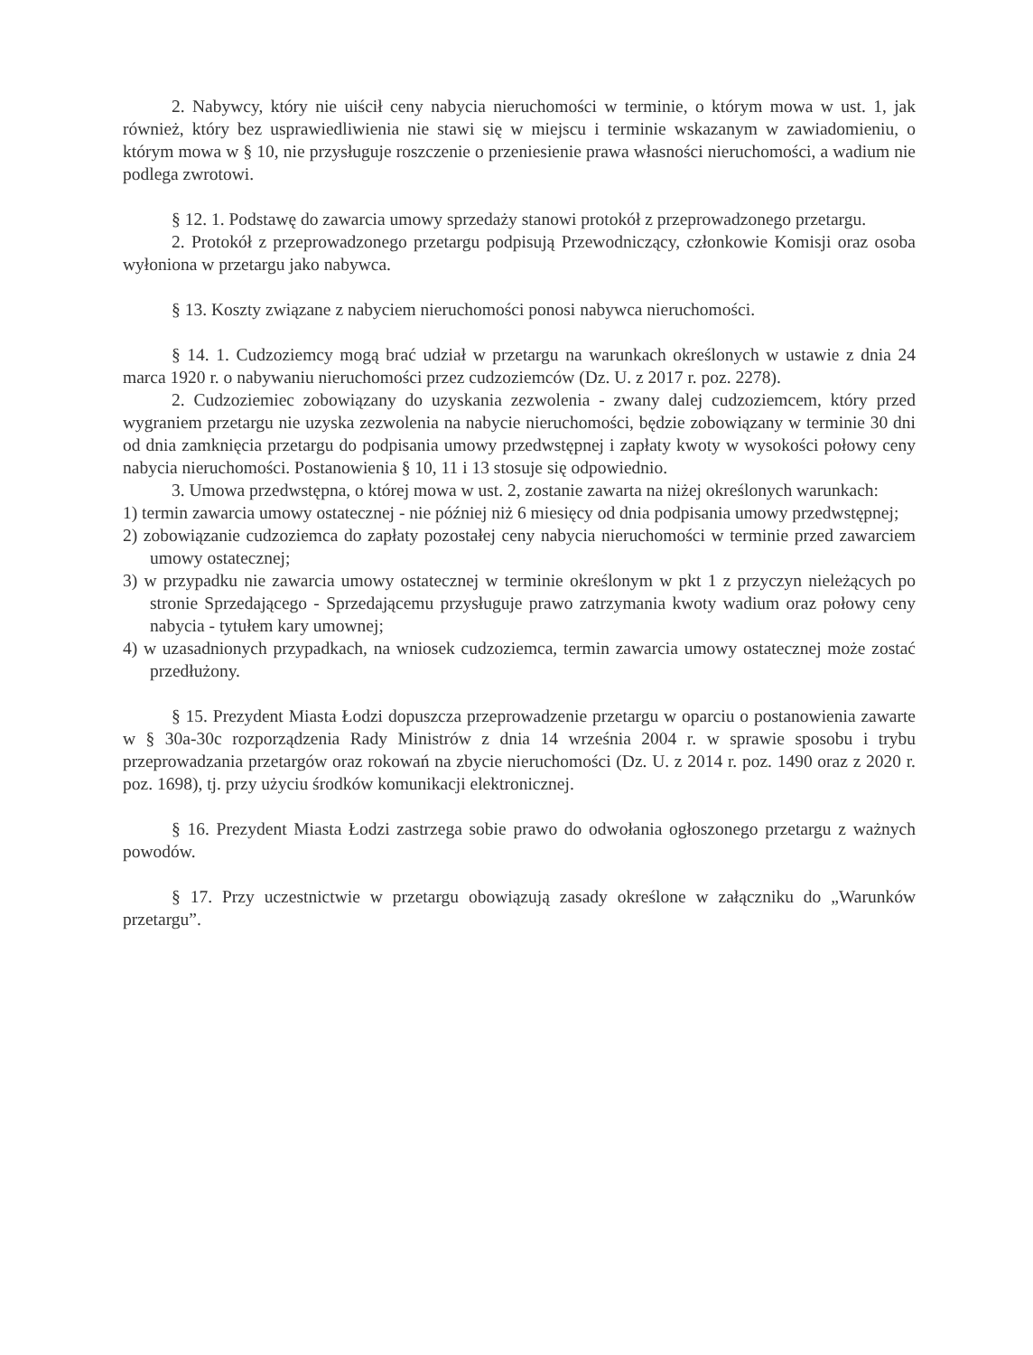2. Nabywcy, który nie uiścił ceny nabycia nieruchomości w terminie, o którym mowa w ust. 1, jak również, który bez usprawiedliwienia nie stawi się w miejscu i terminie wskazanym w zawiadomieniu, o którym mowa w § 10, nie przysługuje roszczenie o przeniesienie prawa własności nieruchomości, a wadium nie podlega zwrotowi.
§ 12. 1. Podstawę do zawarcia umowy sprzedaży stanowi protokół z przeprowadzonego przetargu.
2. Protokół z przeprowadzonego przetargu podpisują Przewodniczący, członkowie Komisji oraz osoba wyłoniona w przetargu jako nabywca.
§ 13. Koszty związane z nabyciem nieruchomości ponosi nabywca nieruchomości.
§ 14. 1. Cudzoziemcy mogą brać udział w przetargu na warunkach określonych w ustawie z dnia 24 marca 1920 r. o nabywaniu nieruchomości przez cudzoziemców (Dz. U. z 2017 r. poz. 2278).
2. Cudzoziemiec zobowiązany do uzyskania zezwolenia - zwany dalej cudzoziemcem, który przed wygraniem przetargu nie uzyska zezwolenia na nabycie nieruchomości, będzie zobowiązany w terminie 30 dni od dnia zamknięcia przetargu do podpisania umowy przedwstępnej i zapłaty kwoty w wysokości połowy ceny nabycia nieruchomości. Postanowienia § 10, 11 i 13 stosuje się odpowiednio.
3. Umowa przedwstępna, o której mowa w ust. 2, zostanie zawarta na niżej określonych warunkach:
1) termin zawarcia umowy ostatecznej - nie później niż 6 miesięcy od dnia podpisania umowy przedwstępnej;
2) zobowiązanie cudzoziemca do zapłaty pozostałej ceny nabycia nieruchomości w terminie przed zawarciem umowy ostatecznej;
3) w przypadku nie zawarcia umowy ostatecznej w terminie określonym w pkt 1 z przyczyn nieleżących po stronie Sprzedającego - Sprzedającemu przysługuje prawo zatrzymania kwoty wadium oraz połowy ceny nabycia - tytułem kary umownej;
4) w uzasadnionych przypadkach, na wniosek cudzoziemca, termin zawarcia umowy ostatecznej może zostać przedłużony.
§ 15. Prezydent Miasta Łodzi dopuszcza przeprowadzenie przetargu w oparciu o postanowienia zawarte w § 30a-30c rozporządzenia Rady Ministrów z dnia 14 września 2004 r. w sprawie sposobu i trybu przeprowadzania przetargów oraz rokowań na zbycie nieruchomości (Dz. U. z 2014 r. poz. 1490 oraz z 2020 r. poz. 1698), tj. przy użyciu środków komunikacji elektronicznej.
§ 16. Prezydent Miasta Łodzi zastrzega sobie prawo do odwołania ogłoszonego przetargu z ważnych powodów.
§ 17. Przy uczestnictwie w przetargu obowiązują zasady określone w załączniku do „Warunków przetargu”.